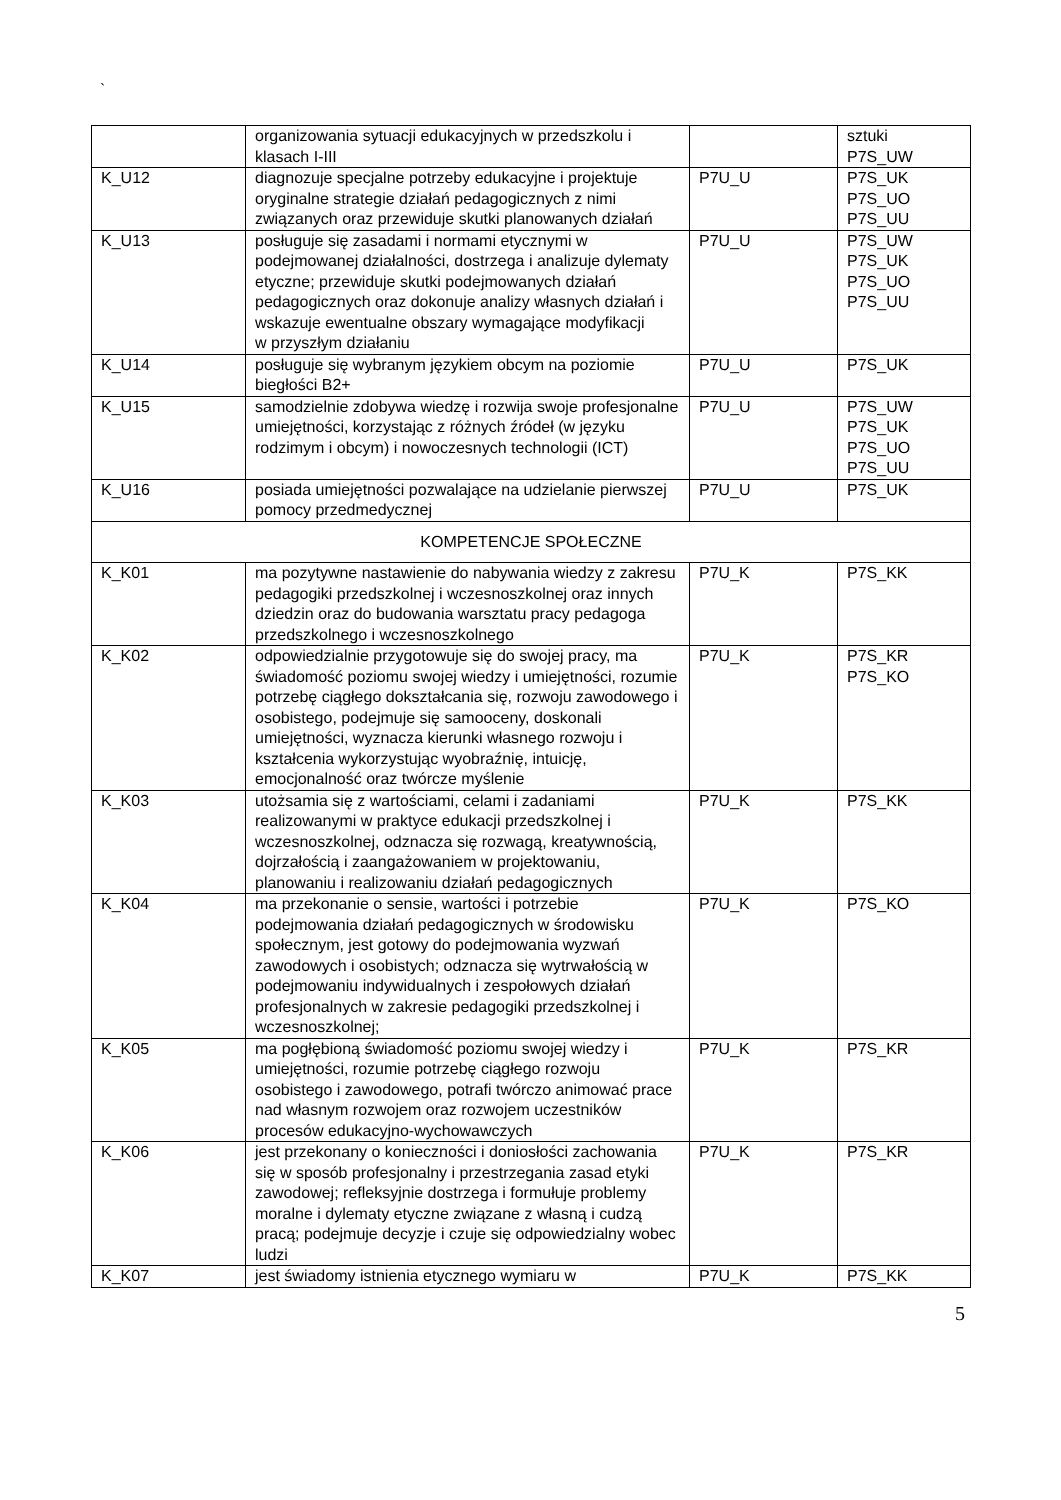`
| | organizowania sytuacji edukacyjnych w przedszkolu i klasach I-III | | sztuki P7S_UW |
| K_U12 | diagnozuje specjalne potrzeby edukacyjne i projektuje oryginalne strategie działań pedagogicznych z nimi związanych oraz przewiduje skutki planowanych działań | P7U_U | P7S_UK P7S_UO P7S_UU |
| K_U13 | posługuje się zasadami i normami etycznymi w podejmowanej działalności, dostrzega i analizuje dylematy etyczne; przewiduje skutki podejmowanych działań pedagogicznych oraz dokonuje analizy własnych działań i wskazuje ewentualne obszary wymagające modyfikacji w przyszłym działaniu | P7U_U | P7S_UW P7S_UK P7S_UO P7S_UU |
| K_U14 | posługuje się wybranym językiem obcym na poziomie biegłości B2+ | P7U_U | P7S_UK |
| K_U15 | samodzielnie zdobywa wiedzę i rozwija swoje profesjonalne umiejętności, korzystając z różnych źródeł (w języku rodzimym i obcym) i nowoczesnych technologii (ICT) | P7U_U | P7S_UW P7S_UK P7S_UO P7S_UU |
| K_U16 | posiada umiejętności pozwalające na udzielanie pierwszej pomocy przedmedycznej | P7U_U | P7S_UK |
| KOMPETENCJE SPOŁECZNE | | | |
| K_K01 | ma pozytywne nastawienie do nabywania wiedzy z zakresu pedagogiki przedszkolnej i wczesnoszkolnej oraz innych dziedzin oraz do budowania warsztatu pracy pedagoga przedszkolnego i wczesnoszkolnego | P7U_K | P7S_KK |
| K_K02 | odpowiedzialnie przygotowuje się do swojej pracy, ma świadomość poziomu swojej wiedzy i umiejętności, rozumie potrzebę ciągłego dokształcania się, rozwoju zawodowego i osobistego, podejmuje się samooceny, doskonali umiejętności, wyznacza kierunki własnego rozwoju i kształcenia wykorzystując wyobraźnię, intuicję, emocjonalność oraz twórcze myślenie | P7U_K | P7S_KR P7S_KO |
| K_K03 | utożsamia się z wartościami, celami i zadaniami realizowanymi w praktyce edukacji przedszkolnej i wczesnoszkolnej, odznacza się rozwagą, kreatywnością, dojrzałością i zaangażowaniem w projektowaniu, planowaniu i realizowaniu działań pedagogicznych | P7U_K | P7S_KK |
| K_K04 | ma przekonanie o sensie, wartości i potrzebie podejmowania działań pedagogicznych w środowisku społecznym, jest gotowy do podejmowania wyzwań zawodowych i osobistych; odznacza się wytrwałością w podejmowaniu indywidualnych i zespołowych działań profesjonalnych w zakresie pedagogiki przedszkolnej i wczesnoszkolnej; | P7U_K | P7S_KO |
| K_K05 | ma pogłębioną świadomość poziomu swojej wiedzy i umiejętności, rozumie potrzebę ciągłego rozwoju osobistego i zawodowego, potrafi twórczo animować prace nad własnym rozwojem oraz rozwojem uczestników procesów edukacyjno-wychowawczych | P7U_K | P7S_KR |
| K_K06 | jest przekonany o konieczności i doniosłości zachowania się w sposób profesjonalny i przestrzegania zasad etyki zawodowej; refleksyjnie dostrzega i formułuje problemy moralne i dylematy etyczne związane z własną i cudzą pracą; podejmuje decyzje i czuje się odpowiedzialny wobec ludzi | P7U_K | P7S_KR |
| K_K07 | jest świadomy istnienia etycznego wymiaru w | P7U_K | P7S_KK |
5